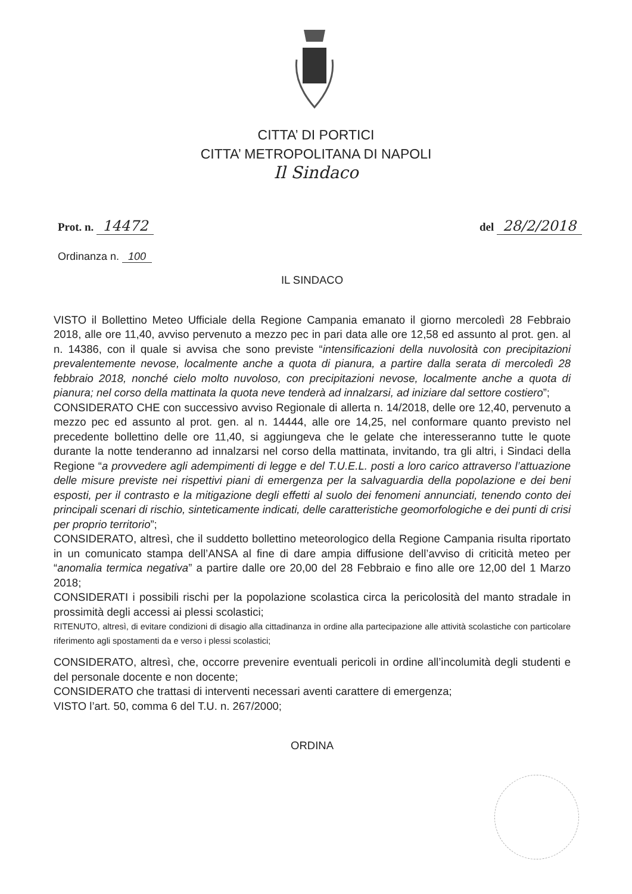CITTA’ DI PORTICI
CITTA’ METROPOLITANA DI NAPOLI
Il Sindaco
Prot. n. 14472
del 28/2/2018
Ordinanza n. 100
IL SINDACO
VISTO il Bollettino Meteo Ufficiale della Regione Campania emanato il giorno mercoledì 28 Febbraio 2018, alle ore 11,40, avviso pervenuto a mezzo pec in pari data alle ore 12,58 ed assunto al prot. gen. al n. 14386, con il quale si avvisa che sono previste “intensificazioni della nuvolosità con precipitazioni prevalentemente nevose, localmente anche a quota di pianura, a partire dalla serata di mercoledì 28 febbraio 2018, nonché cielo molto nuvoloso, con precipitazioni nevose, localmente anche a quota di pianura; nel corso della mattinata la quota neve tenderà ad innalzarsi, ad iniziare dal settore costiero”;
CONSIDERATO CHE con successivo avviso Regionale di allerta n. 14/2018, delle ore 12,40, pervenuto a mezzo pec ed assunto al prot. gen. al n. 14444, alle ore 14,25, nel conformare quanto previsto nel precedente bollettino delle ore 11,40, si aggiungeva che le gelate che interesseranno tutte le quote durante la notte tenderanno ad innalzarsi nel corso della mattinata, invitando, tra gli altri, i Sindaci della Regione “a provvedere agli adempimenti di legge e del T.U.E.L. posti a loro carico attraverso l’attuazione delle misure previste nei rispettivi piani di emergenza per la salvaguardia della popolazione e dei beni esposti, per il contrasto e la mitigazione degli effetti al suolo dei fenomeni annunciati, tenendo conto dei principali scenari di rischio, sinteticamente indicati, delle caratteristiche geomorfologiche e dei punti di crisi per proprio territorio”;
CONSIDERATO, altresì, che il suddetto bollettino meteorologico della Regione Campania risulta riportato in un comunicato stampa dell’ANSA al fine di dare ampia diffusione dell’avviso di criticità meteo per “anomalia termica negativa” a partire dalle ore 20,00 del 28 Febbraio e fino alle ore 12,00 del 1 Marzo 2018;
CONSIDERATI i possibili rischi per la popolazione scolastica circa la pericolosità del manto stradale in prossimità degli accessi ai plessi scolastici;
RITENUTO, altresì, di evitare condizioni di disagio alla cittadinanza in ordine alla partecipazione alle attività scolastiche con particolare riferimento agli spostamenti da e verso i plessi scolastici;
CONSIDERATO, altresì, che, occorre prevenire eventuali pericoli in ordine all’incolumità degli studenti e del personale docente e non docente;
CONSIDERATO che trattasi di interventi necessari aventi carattere di emergenza;
VISTO l’art. 50, comma 6 del T.U. n. 267/2000;
ORDINA